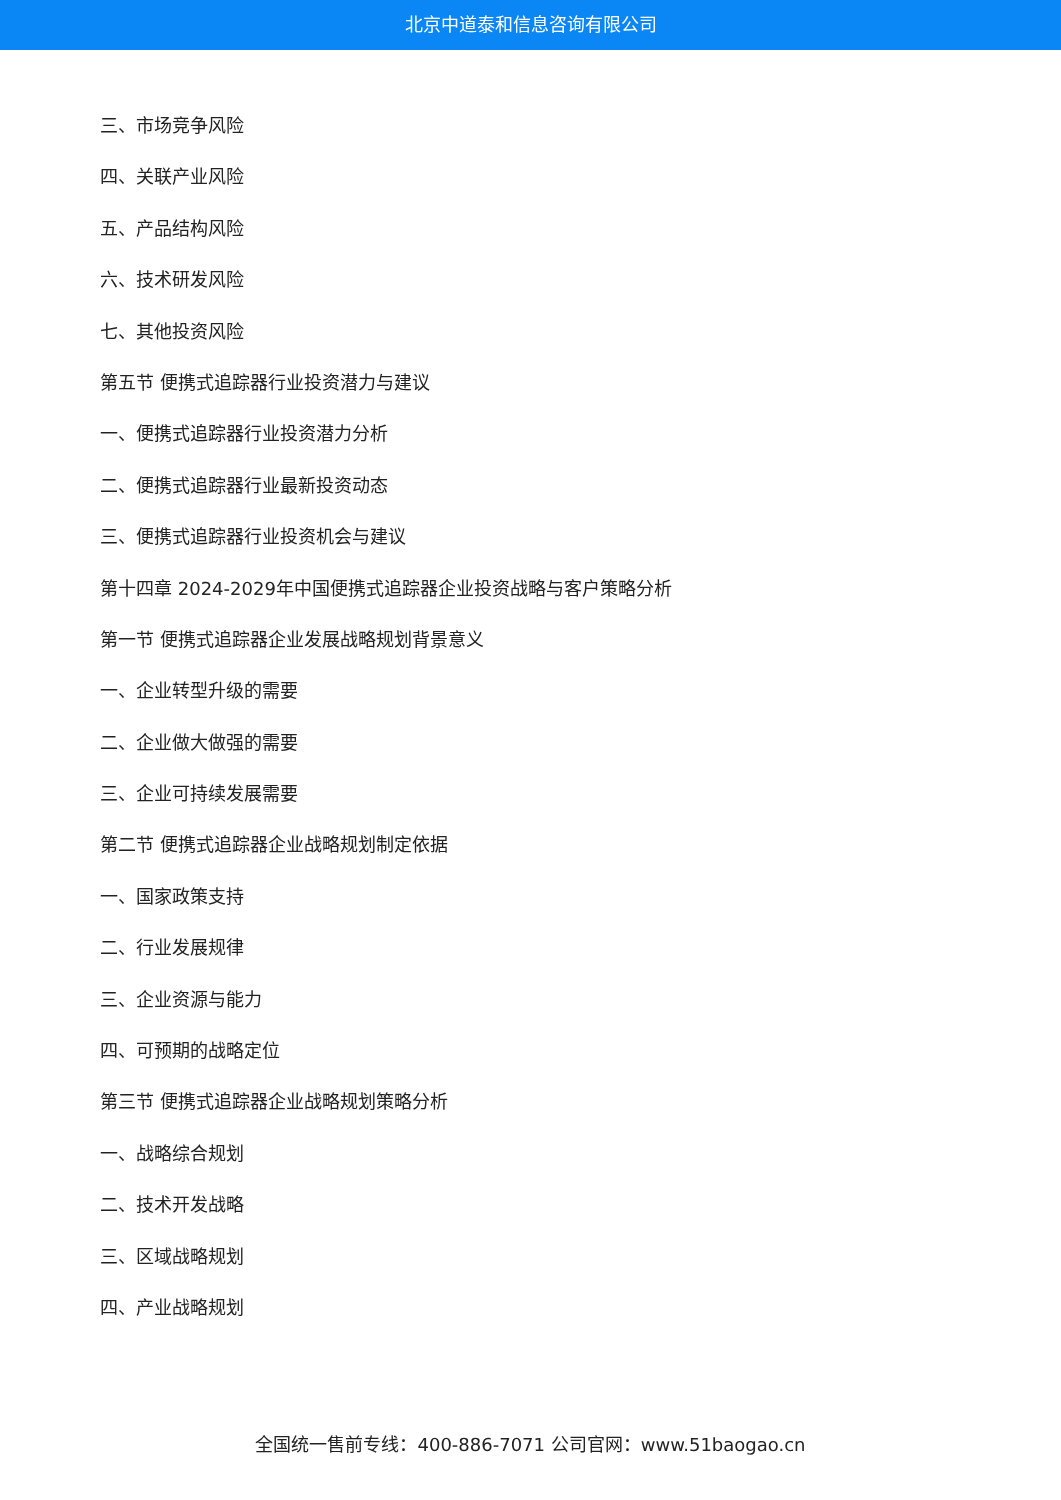北京中道泰和信息咨询有限公司
三、市场竞争风险
四、关联产业风险
五、产品结构风险
六、技术研发风险
七、其他投资风险
第五节 便携式追踪器行业投资潜力与建议
一、便携式追踪器行业投资潜力分析
二、便携式追踪器行业最新投资动态
三、便携式追踪器行业投资机会与建议
第十四章 2024-2029年中国便携式追踪器企业投资战略与客户策略分析
第一节 便携式追踪器企业发展战略规划背景意义
一、企业转型升级的需要
二、企业做大做强的需要
三、企业可持续发展需要
第二节 便携式追踪器企业战略规划制定依据
一、国家政策支持
二、行业发展规律
三、企业资源与能力
四、可预期的战略定位
第三节 便携式追踪器企业战略规划策略分析
一、战略综合规划
二、技术开发战略
三、区域战略规划
四、产业战略规划
全国统一售前专线：400-886-7071 公司官网：www.51baogao.cn